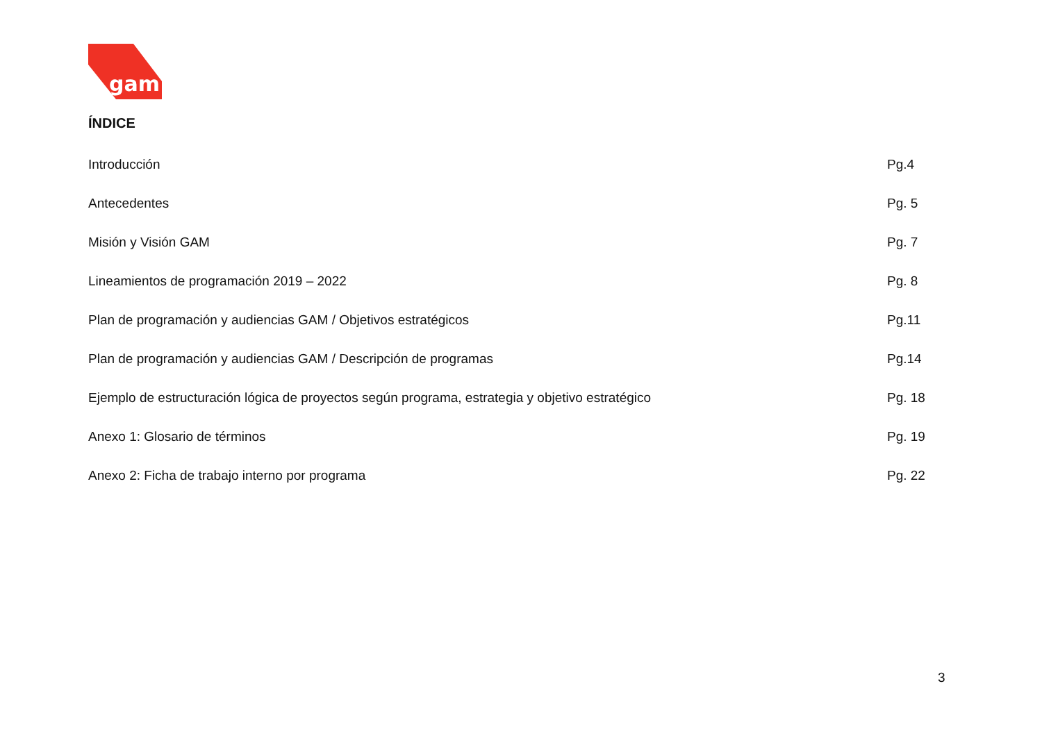gam
ÍNDICE
Introducción Pg.4
Antecedentes Pg. 5
Misión y Visión GAM Pg. 7
Lineamientos de programación 2019 – 2022 Pg. 8
Plan de programación y audiencias GAM / Objetivos estratégicos Pg.11
Plan de programación y audiencias GAM / Descripción de programas Pg.14
Ejemplo de estructuración lógica de proyectos según programa, estrategia y objetivo estratégico Pg. 18
Anexo 1: Glosario de términos Pg. 19
Anexo 2: Ficha de trabajo interno por programa Pg. 22
3